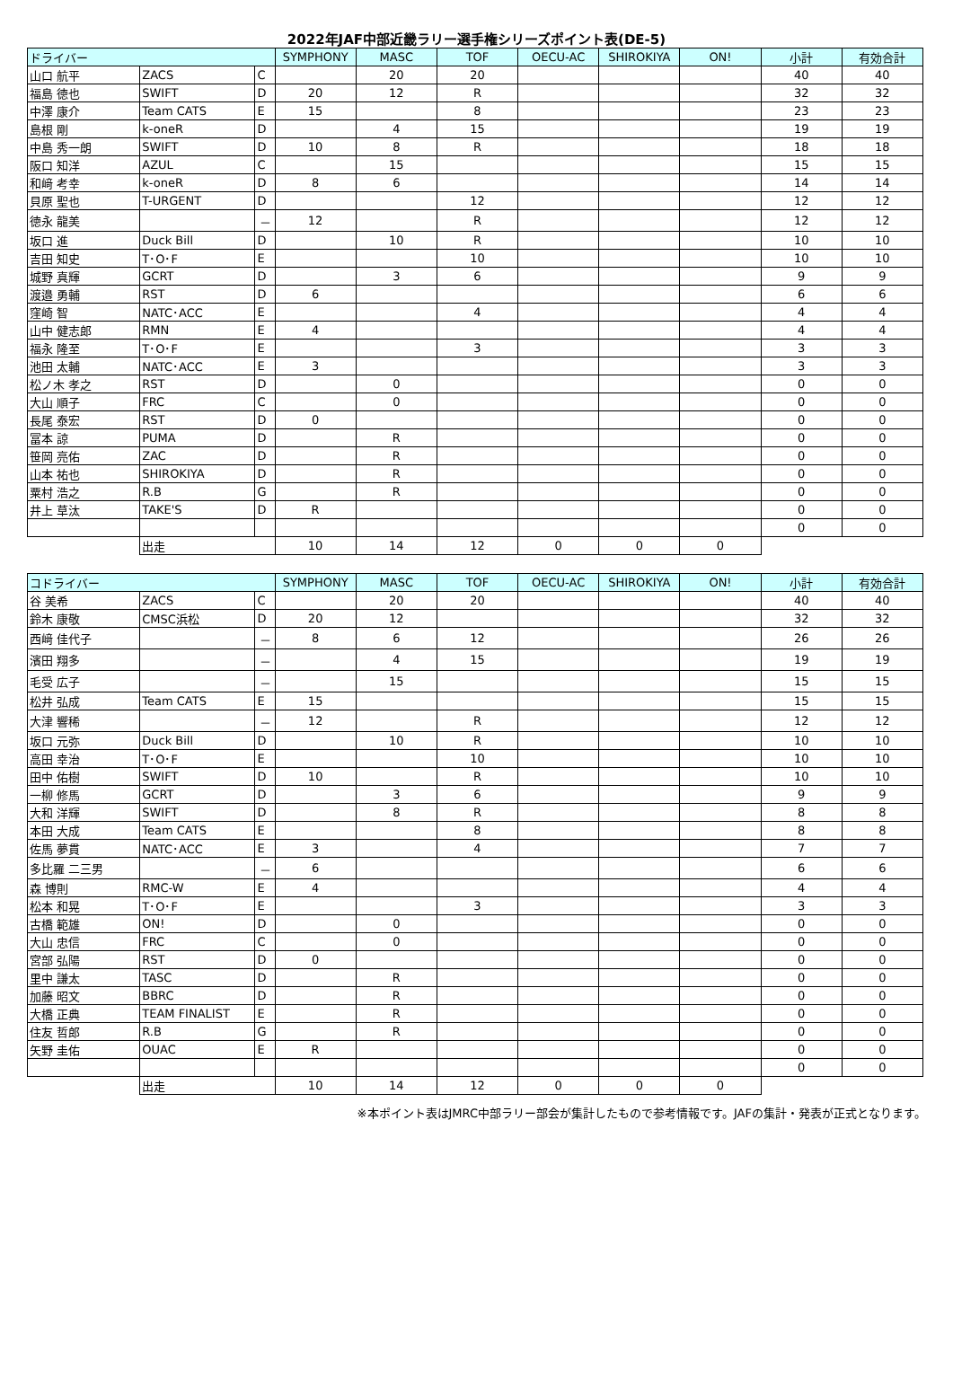2022年JAF中部近畿ラリー選手権シリーズポイント表(DE-5)
| ドライバー | | | SYMPHONY | MASC | TOF | OECU-AC | SHIROKIYA | ON! | 小計 | 有効合計 |
| --- | --- | --- | --- | --- | --- | --- | --- | --- | --- | --- |
| 山口 航平 | ZACS | C | | 20 | 20 | | | | 40 | 40 |
| 福島 徳也 | SWIFT | D | 20 | 12 | R | | | | 32 | 32 |
| 中澤 康介 | Team CATS | E | 15 | | 8 | | | | 23 | 23 |
| 島根 剛 | k-oneR | D | | 4 | 15 | | | | 19 | 19 |
| 中島 秀一朗 | SWIFT | D | 10 | 8 | R | | | | 18 | 18 |
| 阪口 知洋 | AZUL | C | | 15 | | | | | 15 | 15 |
| 和﨑 考幸 | k-oneR | D | 8 | 6 | | | | | 14 | 14 |
| 貝原 聖也 | T-URGENT | D | | | 12 | | | | 12 | 12 |
| 徳永 龍美 | | － | 12 | | R | | | | 12 | 12 |
| 坂口 進 | Duck Bill | D | | 10 | R | | | | 10 | 10 |
| 吉田 知史 | T･O･F | E | | | 10 | | | | 10 | 10 |
| 城野 真輝 | GCRT | D | | 3 | 6 | | | | 9 | 9 |
| 渡邉 勇輔 | RST | D | 6 | | | | | | 6 | 6 |
| 窪崎 智 | NATC･ACC | E | | | 4 | | | | 4 | 4 |
| 山中 健志郎 | RMN | E | 4 | | | | | | 4 | 4 |
| 福永 隆至 | T･O･F | E | | | 3 | | | | 3 | 3 |
| 池田 太輔 | NATC･ACC | E | 3 | | | | | | 3 | 3 |
| 松ノ木 孝之 | RST | D | | 0 | | | | | 0 | 0 |
| 大山 順子 | FRC | C | | 0 | | | | | 0 | 0 |
| 長尾 泰宏 | RST | D | 0 | | | | | | 0 | 0 |
| 冨本 諒 | PUMA | D | | R | | | | | 0 | 0 |
| 笹岡 亮佑 | ZAC | D | | R | | | | | 0 | 0 |
| 山本 祐也 | SHIROKIYA | D | | R | | | | | 0 | 0 |
| 粟村 浩之 | R.B | G | | R | | | | | 0 | 0 |
| 井上 草汰 | TAKE'S | D | R | | | | | | 0 | 0 |
| | | | | | | | | | 0 | 0 |
| | 出走 | | 10 | 14 | 12 | 0 | 0 | 0 | | |
| コドライバー | | | SYMPHONY | MASC | TOF | OECU-AC | SHIROKIYA | ON! | 小計 | 有効合計 |
| --- | --- | --- | --- | --- | --- | --- | --- | --- | --- | --- |
| 谷 美希 | ZACS | C | | 20 | 20 | | | | 40 | 40 |
| 鈴木 康敬 | CMSC浜松 | D | 20 | 12 | | | | | 32 | 32 |
| 西﨑 佳代子 | | － | 8 | 6 | 12 | | | | 26 | 26 |
| 濱田 翔多 | | － | | 4 | 15 | | | | 19 | 19 |
| 毛受 広子 | | － | | 15 | | | | | 15 | 15 |
| 松井 弘成 | Team CATS | E | 15 | | | | | | 15 | 15 |
| 大津 響稀 | | － | 12 | | R | | | | 12 | 12 |
| 坂口 元弥 | Duck Bill | D | | 10 | R | | | | 10 | 10 |
| 高田 幸治 | T･O･F | E | | | 10 | | | | 10 | 10 |
| 田中 佑樹 | SWIFT | D | 10 | | R | | | | 10 | 10 |
| 一柳 修馬 | GCRT | D | | 3 | 6 | | | | 9 | 9 |
| 大和 洋輝 | SWIFT | D | | 8 | R | | | | 8 | 8 |
| 本田 大成 | Team CATS | E | | | 8 | | | | 8 | 8 |
| 佐馬 夢貫 | NATC･ACC | E | 3 | | 4 | | | | 7 | 7 |
| 多比羅 二三男 | | － | 6 | | | | | | 6 | 6 |
| 森 博則 | RMC-W | E | 4 | | | | | | 4 | 4 |
| 松本 和晃 | T･O･F | E | | | 3 | | | | 3 | 3 |
| 古橋 範雄 | ON! | D | | 0 | | | | | 0 | 0 |
| 大山 忠信 | FRC | C | | 0 | | | | | 0 | 0 |
| 宮部 弘陽 | RST | D | 0 | | | | | | 0 | 0 |
| 里中 謙太 | TASC | D | | R | | | | | 0 | 0 |
| 加藤 昭文 | BBRC | D | | R | | | | | 0 | 0 |
| 大橋 正典 | TEAM FINALIST | E | | R | | | | | 0 | 0 |
| 住友 哲郎 | R.B | G | | R | | | | | 0 | 0 |
| 矢野 圭佑 | OUAC | E | R | | | | | | 0 | 0 |
| | | | | | | | | | 0 | 0 |
| | 出走 | | 10 | 14 | 12 | 0 | 0 | 0 | | |
※本ポイント表はJMRC中部ラリー部会が集計したもので参考情報です。JAFの集計・発表が正式となります。